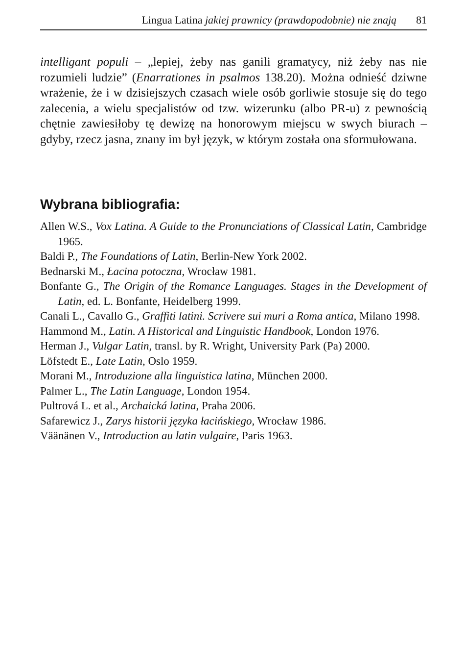Lingua Latina jakiej prawnicy (prawdopodobnie) nie znają 81
intelligant populi – „lepiej, żeby nas ganili gramatycy, niż żeby nas nie rozumieli ludzie” (Enarrationes in psalmos 138.20). Można odnieść dziwne wrażenie, że i w dzisiejszych czasach wiele osób gorliwie stosuje się do tego zalecenia, a wielu specjalistów od tzw. wizerunku (albo PR-u) z pewnością chętnie zawiesiłoby tę dewizę na honorowym miejscu w swych biurach – gdyby, rzecz jasna, znany im był język, w którym została ona sformułowana.
Wybrana bibliografia:
Allen W.S., Vox Latina. A Guide to the Pronunciations of Classical Latin, Cambridge 1965.
Baldi P., The Foundations of Latin, Berlin-New York 2002.
Bednarski M., Łacina potoczna, Wrocław 1981.
Bonfante G., The Origin of the Romance Languages. Stages in the Development of Latin, ed. L. Bonfante, Heidelberg 1999.
Canali L., Cavallo G., Graffiti latini. Scrivere sui muri a Roma antica, Milano 1998.
Hammond M., Latin. A Historical and Linguistic Handbook, London 1976.
Herman J., Vulgar Latin, transl. by R. Wright, University Park (Pa) 2000.
Löfstedt E., Late Latin, Oslo 1959.
Morani M., Introduzione alla linguistica latina, München 2000.
Palmer L., The Latin Language, London 1954.
Pultrová L. et al., Archaická latina, Praha 2006.
Safarewicz J., Zarys historii języka łacińskiego, Wrocław 1986.
Väänänen V., Introduction au latin vulgaire, Paris 1963.